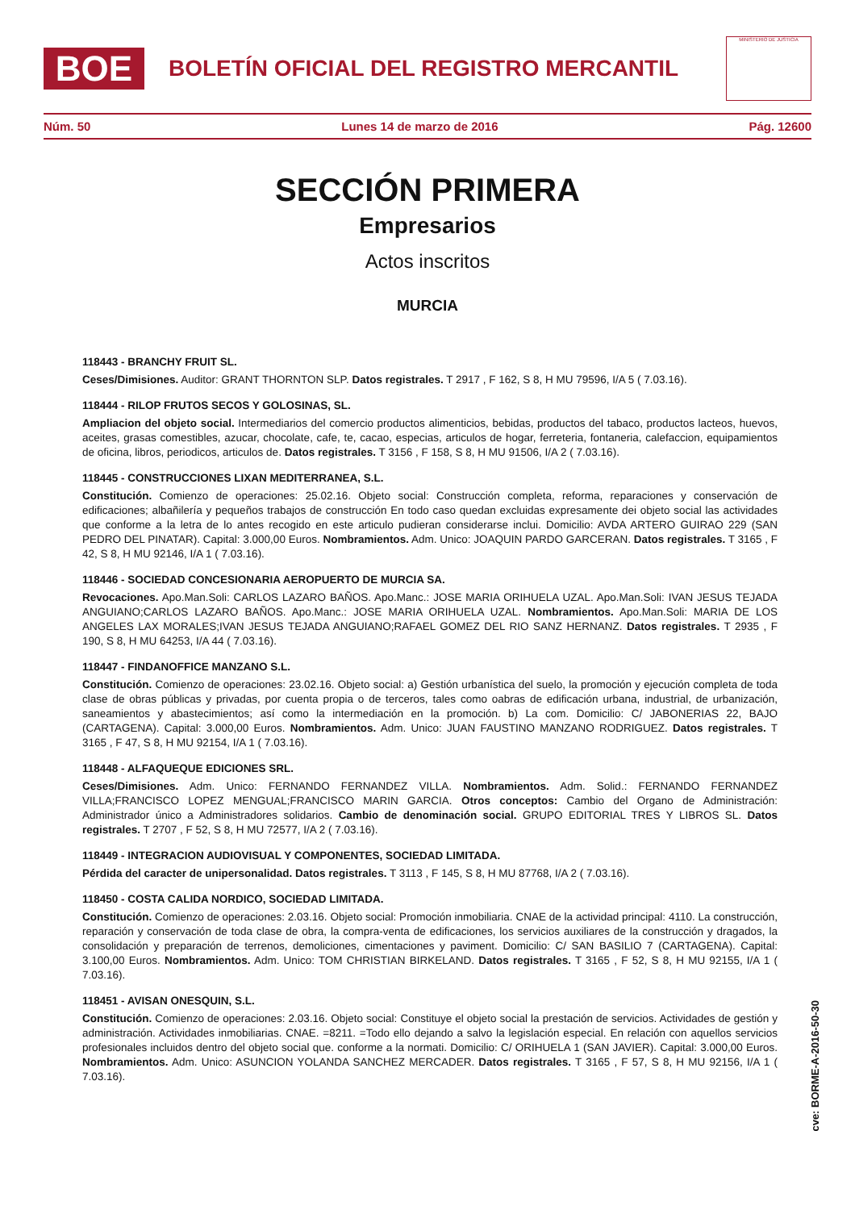BOE
BOLETÍN OFICIAL DEL REGISTRO MERCANTIL
MINISTERIO DE JUSTICIA
Núm. 50 Lunes 14 de marzo de 2016 Pág. 12600
SECCIÓN PRIMERA
Empresarios
Actos inscritos
MURCIA
118443 - BRANCHY FRUIT SL.
Ceses/Dimisiones. Auditor: GRANT THORNTON SLP. Datos registrales. T 2917 , F 162, S 8, H MU 79596, I/A 5 ( 7.03.16).
118444 - RILOP FRUTOS SECOS Y GOLOSINAS, SL.
Ampliacion del objeto social. Intermediarios del comercio productos alimenticios, bebidas, productos del tabaco, productos lacteos, huevos, aceites, grasas comestibles, azucar, chocolate, cafe, te, cacao, especias, articulos de hogar, ferreteria, fontaneria, calefaccion, equipamientos de oficina, libros, periodicos, articulos de. Datos registrales. T 3156 , F 158, S 8, H MU 91506, I/A 2 ( 7.03.16).
118445 - CONSTRUCCIONES LIXAN MEDITERRANEA, S.L.
Constitución. Comienzo de operaciones: 25.02.16. Objeto social: Construcción completa, reforma, reparaciones y conservación de edificaciones; albañilería y pequeños trabajos de construcción En todo caso quedan excluidas expresamente dei objeto social las actividades que conforme a la letra de lo antes recogido en este articulo pudieran considerarse inclui. Domicilio: AVDA ARTERO GUIRAO 229 (SAN PEDRO DEL PINATAR). Capital: 3.000,00 Euros. Nombramientos. Adm. Unico: JOAQUIN PARDO GARCERAN. Datos registrales. T 3165 , F 42, S 8, H MU 92146, I/A 1 ( 7.03.16).
118446 - SOCIEDAD CONCESIONARIA AEROPUERTO DE MURCIA SA.
Revocaciones. Apo.Man.Soli: CARLOS LAZARO BAÑOS. Apo.Manc.: JOSE MARIA ORIHUELA UZAL. Apo.Man.Soli: IVAN JESUS TEJADA ANGUIANO;CARLOS LAZARO BAÑOS. Apo.Manc.: JOSE MARIA ORIHUELA UZAL. Nombramientos. Apo.Man.Soli: MARIA DE LOS ANGELES LAX MORALES;IVAN JESUS TEJADA ANGUIANO;RAFAEL GOMEZ DEL RIO SANZ HERNANZ. Datos registrales. T 2935 , F 190, S 8, H MU 64253, I/A 44 ( 7.03.16).
118447 - FINDANOFFICE MANZANO S.L.
Constitución. Comienzo de operaciones: 23.02.16. Objeto social: a) Gestión urbanística del suelo, la promoción y ejecución completa de toda clase de obras públicas y privadas, por cuenta propia o de terceros, tales como oabras de edificación urbana, industrial, de urbanización, saneamientos y abastecimientos; así como la intermediación en la promoción. b) La com. Domicilio: C/ JABONERIAS 22, BAJO (CARTAGENA). Capital: 3.000,00 Euros. Nombramientos. Adm. Unico: JUAN FAUSTINO MANZANO RODRIGUEZ. Datos registrales. T 3165 , F 47, S 8, H MU 92154, I/A 1 ( 7.03.16).
118448 - ALFAQUEQUE EDICIONES SRL.
Ceses/Dimisiones. Adm. Unico: FERNANDO FERNANDEZ VILLA. Nombramientos. Adm. Solid.: FERNANDO FERNANDEZ VILLA;FRANCISCO LOPEZ MENGUAL;FRANCISCO MARIN GARCIA. Otros conceptos: Cambio del Organo de Administración: Administrador único a Administradores solidarios. Cambio de denominación social. GRUPO EDITORIAL TRES Y LIBROS SL. Datos registrales. T 2707 , F 52, S 8, H MU 72577, I/A 2 ( 7.03.16).
118449 - INTEGRACION AUDIOVISUAL Y COMPONENTES, SOCIEDAD LIMITADA.
Pérdida del caracter de unipersonalidad. Datos registrales. T 3113 , F 145, S 8, H MU 87768, I/A 2 ( 7.03.16).
118450 - COSTA CALIDA NORDICO, SOCIEDAD LIMITADA.
Constitución. Comienzo de operaciones: 2.03.16. Objeto social: Promoción inmobiliaria. CNAE de la actividad principal: 4110. La construcción, reparación y conservación de toda clase de obra, la compra-venta de edificaciones, los servicios auxiliares de la construcción y dragados, la consolidación y preparación de terrenos, demoliciones, cimentaciones y paviment. Domicilio: C/ SAN BASILIO 7 (CARTAGENA). Capital: 3.100,00 Euros. Nombramientos. Adm. Unico: TOM CHRISTIAN BIRKELAND. Datos registrales. T 3165 , F 52, S 8, H MU 92155, I/A 1 ( 7.03.16).
118451 - AVISAN ONESQUIN, S.L.
Constitución. Comienzo de operaciones: 2.03.16. Objeto social: Constituye el objeto social la prestación de servicios. Actividades de gestión y administración. Actividades inmobiliarias. CNAE. =8211. =Todo ello dejando a salvo la legislación especial. En relación con aquellos servicios profesionales incluidos dentro del objeto social que. conforme a la normati. Domicilio: C/ ORIHUELA 1 (SAN JAVIER). Capital: 3.000,00 Euros. Nombramientos. Adm. Unico: ASUNCION YOLANDA SANCHEZ MERCADER. Datos registrales. T 3165 , F 57, S 8, H MU 92156, I/A 1 ( 7.03.16).
cve: BORME-A-2016-50-30